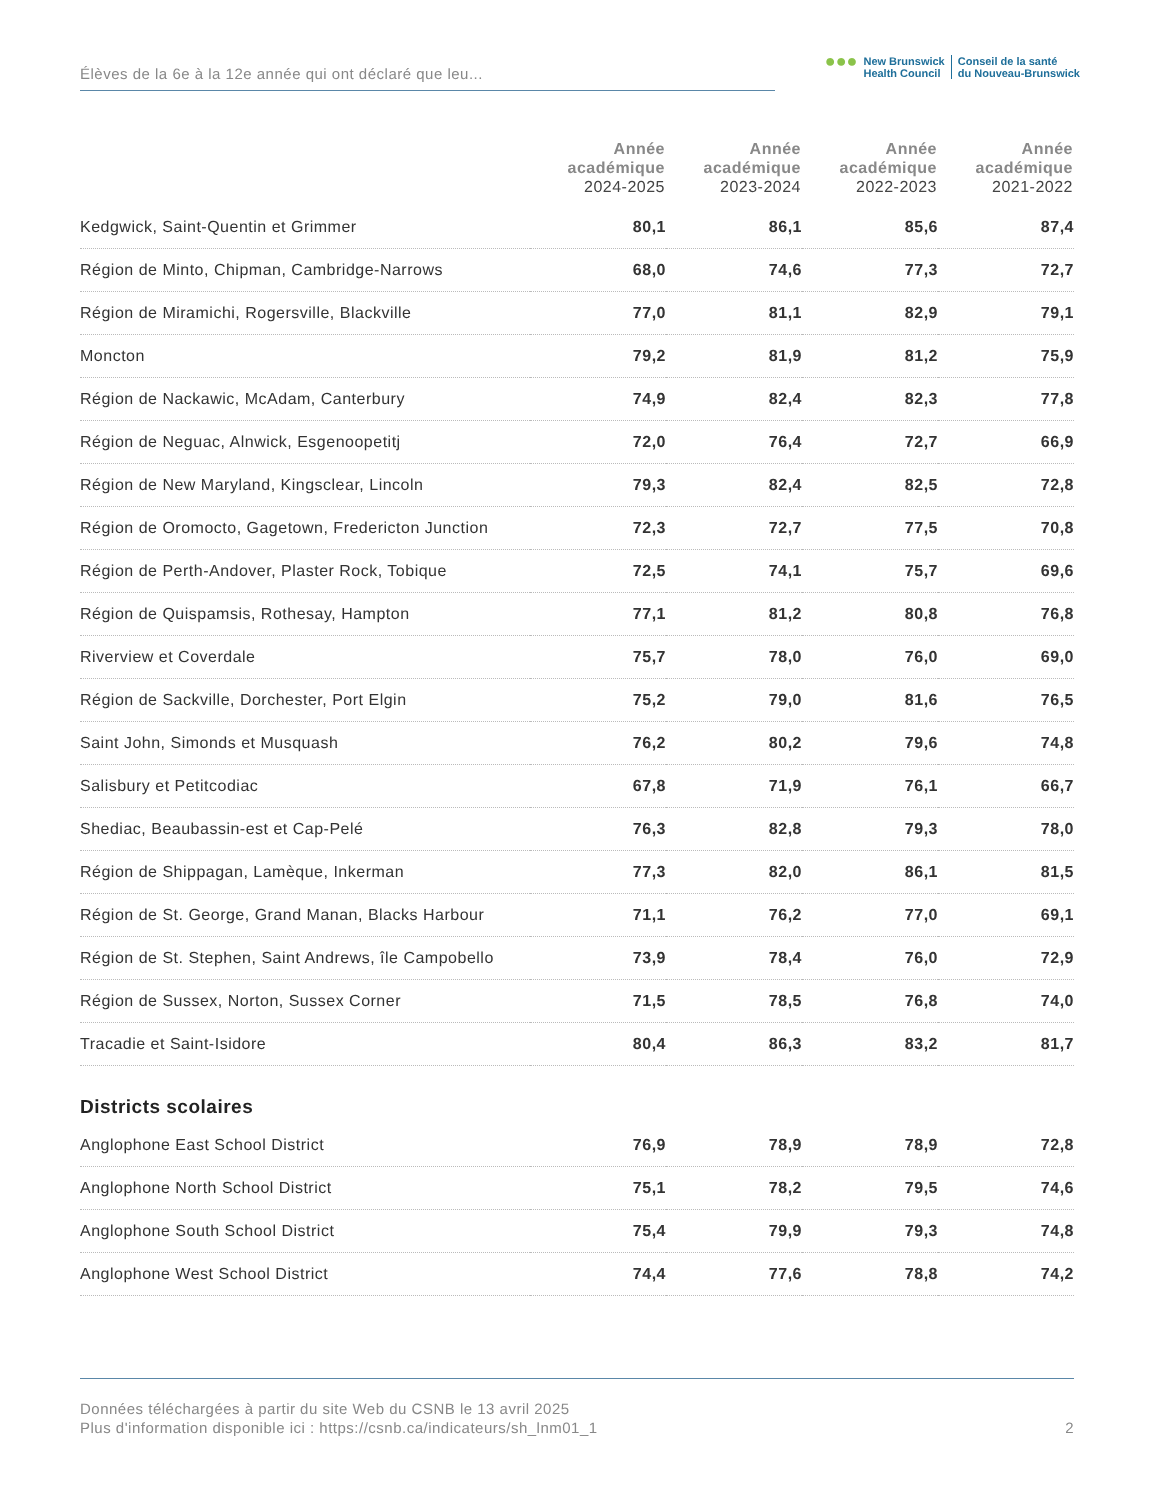Élèves de la 6e à la 12e année qui ont déclaré que leu...
●●●
New Brunswick
Health Council
Conseil de la santé
du Nouveau-Brunswick
| | Année académique 2024-2025 | Année académique 2023-2024 | Année académique 2022-2023 | Année académique 2021-2022 |
| --- | --- | --- | --- | --- |
| Kedgwick, Saint-Quentin et Grimmer | 80,1 | 86,1 | 85,6 | 87,4 |
| Région de Minto, Chipman, Cambridge-Narrows | 68,0 | 74,6 | 77,3 | 72,7 |
| Région de Miramichi, Rogersville, Blackville | 77,0 | 81,1 | 82,9 | 79,1 |
| Moncton | 79,2 | 81,9 | 81,2 | 75,9 |
| Région de Nackawic, McAdam, Canterbury | 74,9 | 82,4 | 82,3 | 77,8 |
| Région de Neguac, Alnwick, Esgenoopetitj | 72,0 | 76,4 | 72,7 | 66,9 |
| Région de New Maryland, Kingsclear, Lincoln | 79,3 | 82,4 | 82,5 | 72,8 |
| Région de Oromocto, Gagetown, Fredericton Junction | 72,3 | 72,7 | 77,5 | 70,8 |
| Région de Perth-Andover, Plaster Rock, Tobique | 72,5 | 74,1 | 75,7 | 69,6 |
| Région de Quispamsis, Rothesay, Hampton | 77,1 | 81,2 | 80,8 | 76,8 |
| Riverview et Coverdale | 75,7 | 78,0 | 76,0 | 69,0 |
| Région de Sackville, Dorchester, Port Elgin | 75,2 | 79,0 | 81,6 | 76,5 |
| Saint John, Simonds et Musquash | 76,2 | 80,2 | 79,6 | 74,8 |
| Salisbury et Petitcodiac | 67,8 | 71,9 | 76,1 | 66,7 |
| Shediac, Beaubassin-est et Cap-Pelé | 76,3 | 82,8 | 79,3 | 78,0 |
| Région de Shippagan, Lamèque, Inkerman | 77,3 | 82,0 | 86,1 | 81,5 |
| Région de St. George, Grand Manan, Blacks Harbour | 71,1 | 76,2 | 77,0 | 69,1 |
| Région de St. Stephen, Saint Andrews, île Campobello | 73,9 | 78,4 | 76,0 | 72,9 |
| Région de Sussex, Norton, Sussex Corner | 71,5 | 78,5 | 76,8 | 74,0 |
| Tracadie et Saint-Isidore | 80,4 | 86,3 | 83,2 | 81,7 |
| Districts scolaires | | | | |
| Anglophone East School District | 76,9 | 78,9 | 78,9 | 72,8 |
| Anglophone North School District | 75,1 | 78,2 | 79,5 | 74,6 |
| Anglophone South School District | 75,4 | 79,9 | 79,3 | 74,8 |
| Anglophone West School District | 74,4 | 77,6 | 78,8 | 74,2 |
Données téléchargées à partir du site Web du CSNB le 13 avril 2025
Plus d'information disponible ici : https://csnb.ca/indicateurs/sh_lnm01_1
2